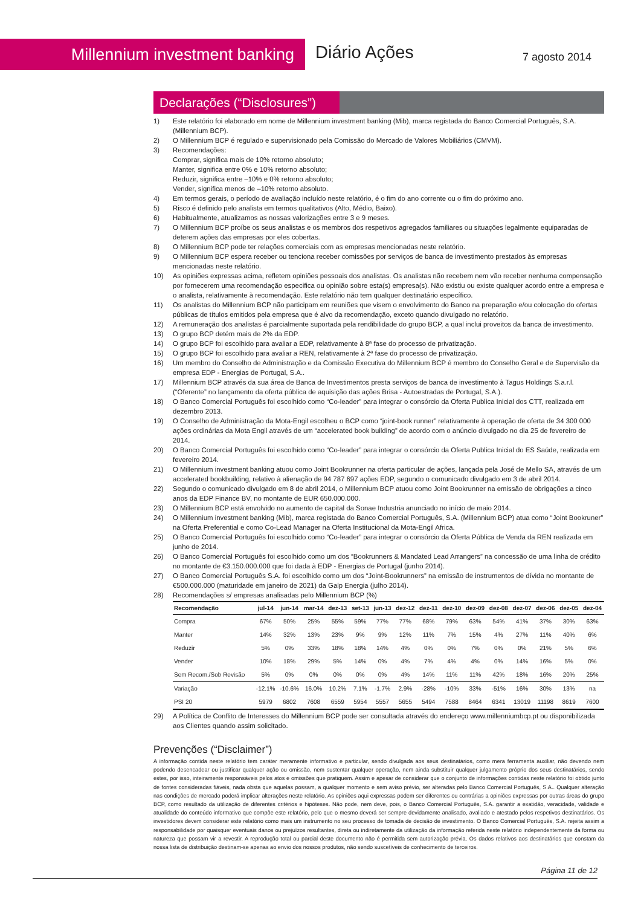Millennium investment banking Diário Ações 7 agosto 2014
Declarações (“Disclosures”)
1) Este relatório foi elaborado em nome de Millennium investment banking (Mib), marca registada do Banco Comercial Português, S.A. (Millennium BCP).
2) O Millennium BCP é regulado e supervisionado pela Comissão do Mercado de Valores Mobiliários (CMVM).
3) Recomendações:
Comprar, significa mais de 10% retorno absoluto;
Manter, significa entre 0% e 10% retorno absoluto;
Reduzir, significa entre –10% e 0% retorno absoluto;
Vender, significa menos de –10% retorno absoluto.
4) Em termos gerais, o período de avaliação incluído neste relatório, é o fim do ano corrente ou o fim do próximo ano.
5) Risco é definido pelo analista em termos qualitativos (Alto, Médio, Baixo).
6) Habitualmente, atualizamos as nossas valorizações entre 3 e 9 meses.
7) O Millennium BCP proíbe os seus analistas e os membros dos respetivos agregados familiares ou situações legalmente equiparadas de deterem ações das empresas por eles cobertas.
8) O Millennium BCP pode ter relações comerciais com as empresas mencionadas neste relatório.
9) O Millennium BCP espera receber ou tenciona receber comissões por serviços de banca de investimento prestados às empresas mencionadas neste relatório.
10) As opiniões expressas acima, refletem opiniões pessoais dos analistas. Os analistas não recebem nem vão receber nenhuma compensação por fornecerem uma recomendação especifica ou opinião sobre esta(s) empresa(s). Não existiu ou existe qualquer acordo entre a empresa e o analista, relativamente à recomendação. Este relatório não tem qualquer destinatário específico.
11) Os analistas do Millennium BCP não participam em reuniões que visem o envolvimento do Banco na preparação e/ou colocação do ofertas públicas de títulos emitidos pela empresa que é alvo da recomendação, exceto quando divulgado no relatório.
12) A remuneração dos analistas é parcialmente suportada pela rendibilidade do grupo BCP, a qual inclui proveitos da banca de investimento.
13) O grupo BCP detém mais de 2% da EDP.
14) O grupo BCP foi escolhido para avaliar a EDP, relativamente à 8ª fase do processo de privatização.
15) O grupo BCP foi escolhido para avaliar a REN, relativamente à 2ª fase do processo de privatização.
16) Um membro do Conselho de Administração e da Comissão Executiva do Millennium BCP é membro do Conselho Geral e de Supervisão da empresa EDP - Energias de Portugal, S.A..
17) Millennium BCP através da sua área de Banca de Investimentos presta serviços de banca de investimento à Tagus Holdings S.a.r.l. (“Oferente” no lançamento da oferta pública de aquisição das ações Brisa - Autoestradas de Portugal, S.A.).
18) O Banco Comercial Português foi escolhido como “Co-leader” para integrar o consórcio da Oferta Publica Inicial dos CTT, realizada em dezembro 2013.
19) O Conselho de Administração da Mota-Engil escolheu o BCP como “joint-book runner” relativamente à operação de oferta de 34 300 000 ações ordinárias da Mota Engil através de um “accelerated book building” de acordo com o anúncio divulgado no dia 25 de fevereiro de 2014.
20) O Banco Comercial Português foi escolhido como “Co-leader” para integrar o consórcio da Oferta Publica Inicial do ES Saúde, realizada em fevereiro 2014.
21) O Millennium investment banking atuou como Joint Bookrunner na oferta particular de ações, lançada pela José de Mello SA, através de um accelerated bookbuilding, relativo à alienação de 94 787 697 ações EDP, segundo o comunicado divulgado em 3 de abril 2014.
22) Segundo o comunicado divulgado em 8 de abril 2014, o Millennium BCP atuou como Joint Bookrunner na emissão de obrigações a cinco anos da EDP Finance BV, no montante de EUR 650.000.000.
23) O Millennium BCP está envolvido no aumento de capital da Sonae Industria anunciado no início de maio 2014.
24) O Millennium investment banking (Mib), marca registada do Banco Comercial Português, S.A. (Millennium BCP) atua como “Joint Bookruner” na Oferta Preferential e como Co-Lead Manager na Oferta Institucional da Mota-Engil Africa.
25) O Banco Comercial Português foi escolhido como “Co-leader” para integrar o consórcio da Oferta Pública de Venda da REN realizada em junho de 2014.
26) O Banco Comercial Português foi escolhido como um dos “Bookrunners & Mandated Lead Arrangers” na concessão de uma linha de crédito no montante de €3.150.000.000 que foi dada à EDP - Energias de Portugal (junho 2014).
27) O Banco Comercial Português S.A. foi escolhido como um dos “Joint-Bookrunners” na emissão de instrumentos de dívida no montante de €500.000.000 (maturidade em janeiro de 2021) da Galp Energia (julho 2014).
28) Recomendações s/ empresas analisadas pelo Millennium BCP (%)
| Recomendação | jul-14 | jun-14 | mar-14 | dez-13 | set-13 | jun-13 | dez-12 | dez-11 | dez-10 | dez-09 | dez-08 | dez-07 | dez-06 | dez-05 | dez-04 |
| --- | --- | --- | --- | --- | --- | --- | --- | --- | --- | --- | --- | --- | --- | --- | --- |
| Compra | 67% | 50% | 25% | 55% | 59% | 77% | 77% | 68% | 79% | 63% | 54% | 41% | 37% | 30% | 63% |
| Manter | 14% | 32% | 13% | 23% | 9% | 9% | 12% | 11% | 7% | 15% | 4% | 27% | 11% | 40% | 6% |
| Reduzir | 5% | 0% | 33% | 18% | 18% | 14% | 4% | 0% | 0% | 7% | 0% | 0% | 21% | 5% | 6% |
| Vender | 10% | 18% | 29% | 5% | 14% | 0% | 4% | 7% | 4% | 4% | 0% | 14% | 16% | 5% | 0% |
| Sem Recom./Sob Revisão | 5% | 0% | 0% | 0% | 0% | 0% | 4% | 14% | 11% | 11% | 42% | 18% | 16% | 20% | 25% |
| Variação | -12.1% | -10.6% | 16.0% | 10.2% | 7.1% | -1.7% | 2.9% | -28% | -10% | 33% | -51% | 16% | 30% | 13% | na |
| PSI 20 | 5979 | 6802 | 7608 | 6559 | 5954 | 5557 | 5655 | 5494 | 7588 | 8464 | 6341 | 13019 | 11198 | 8619 | 7600 |
29) A Política de Conflito de Interesses do Millennium BCP pode ser consultada através do endereço www.millenniumbcp.pt ou disponibilizada aos Clientes quando assim solicitado.
Prevenções (“Disclaimer”)
A informação contida neste relatório tem caráter meramente informativo e particular, sendo divulgada aos seus destinatários, como mera ferramenta auxiliar, não devendo nem podendo desencadear ou justificar qualquer ação ou omissão, nem sustentar qualquer operação, nem ainda substituir qualquer julgamento próprio dos seus destinatários, sendo estes, por isso, inteiramente responsáveis pelos atos e omissões que pratiquem. Assim e apesar de considerar que o conjunto de informações contidas neste relatório foi obtido junto de fontes consideradas fiáveis, nada obsta que aquelas possam, a qualquer momento e sem aviso prévio, ser alteradas pelo Banco Comercial Português, S.A.. Qualquer alteração nas condições de mercado poderá implicar alterações neste relatório. As opiniões aqui expressas podem ser diferentes ou contrárias a opiniões expressas por outras áreas do grupo BCP, como resultado da utilização de diferentes critérios e hipóteses. Não pode, nem deve, pois, o Banco Comercial Português, S.A. garantir a exatidão, veracidade, validade e atualidade do conteúdo informativo que compõe este relatório, pelo que o mesmo deverá ser sempre devidamente analisado, avaliado e atestado pelos respetivos destinatários. Os investidores devem considerar este relatório como mais um instrumento no seu processo de tomada de decisão de investimento. O Banco Comercial Português, S.A. rejeita assim a responsabilidade por quaisquer eventuais danos ou prejuízos resultantes, direta ou indiretamente da utilização da informação referida neste relatório independentemente da forma ou natureza que possam vir a revestir. A reprodução total ou parcial deste documento não é permitida sem autorização prévia. Os dados relativos aos destinatários que constam da nossa lista de distribuição destinam-se apenas ao envio dos nossos produtos, não sendo suscetíveis de conhecimento de terceiros.
Página 11 de 12